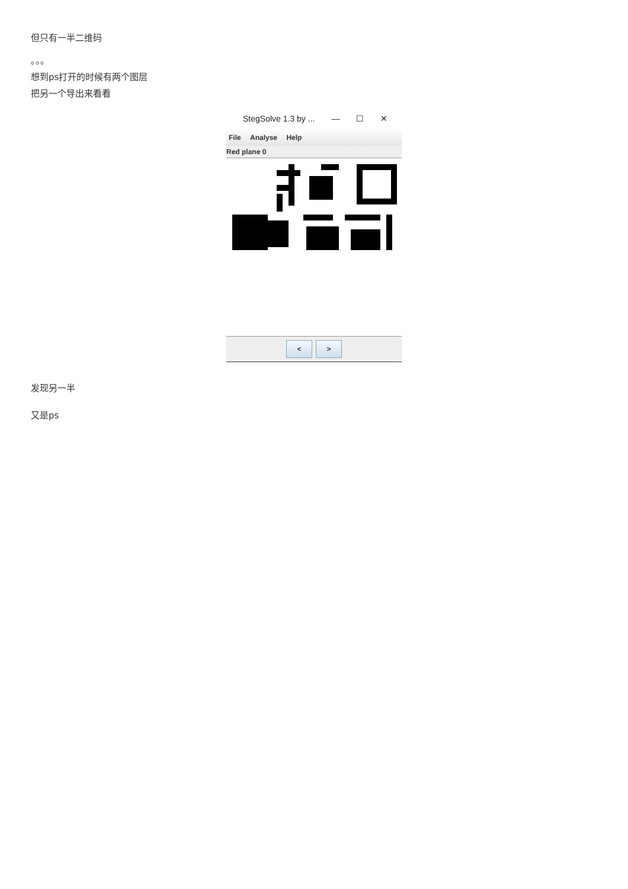但只有一半二维码
。。。
想到ps打开的时候有两个图层
把另一个导出来看看
StegSolve 1.3 by ... — ☐ ✕
File Analyse Help
Red plane 0
< >
发现另一半
又是ps